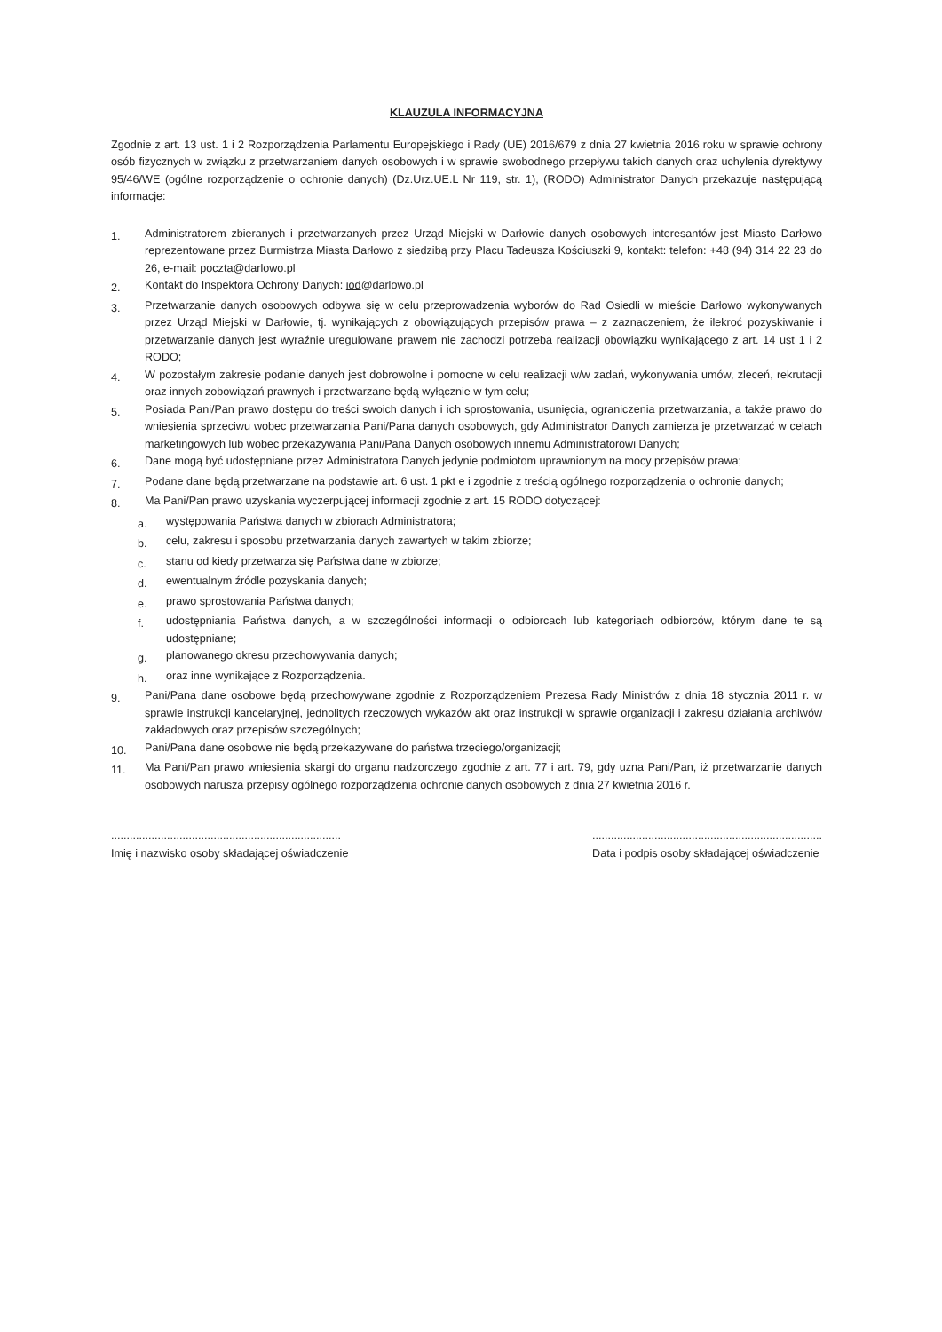KLAUZULA INFORMACYJNA
Zgodnie z art. 13 ust. 1 i 2 Rozporządzenia Parlamentu Europejskiego i Rady (UE) 2016/679 z dnia 27 kwietnia 2016 roku w sprawie ochrony osób fizycznych w związku z przetwarzaniem danych osobowych i w sprawie swobodnego przepływu takich danych oraz uchylenia dyrektywy 95/46/WE (ogólne rozporządzenie o ochronie danych) (Dz.Urz.UE.L Nr 119, str. 1), (RODO) Administrator Danych przekazuje następującą informacje:
1. Administratorem zbieranych i przetwarzanych przez Urząd Miejski w Darłowie danych osobowych interesantów jest Miasto Darłowo reprezentowane przez Burmistrza Miasta Darłowo z siedzibą przy Placu Tadeusza Kościuszki 9, kontakt: telefon: +48 (94) 314 22 23 do 26, e-mail: poczta@darlowo.pl
2. Kontakt do Inspektora Ochrony Danych: iod@darlowo.pl
3. Przetwarzanie danych osobowych odbywa się w celu przeprowadzenia wyborów do Rad Osiedli w mieście Darłowo wykonywanych przez Urząd Miejski w Darłowie, tj. wynikających z obowiązujących przepisów prawa – z zaznaczeniem, że ilekroć pozyskiwanie i przetwarzanie danych jest wyraźnie uregulowane prawem nie zachodzi potrzeba realizacji obowiązku wynikającego z art. 14 ust 1 i 2 RODO;
4. W pozostałym zakresie podanie danych jest dobrowolne i pomocne w celu realizacji w/w zadań, wykonywania umów, zleceń, rekrutacji oraz innych zobowiązań prawnych i przetwarzane będą wyłącznie w tym celu;
5. Posiada Pani/Pan prawo dostępu do treści swoich danych i ich sprostowania, usunięcia, ograniczenia przetwarzania, a także prawo do wniesienia sprzeciwu wobec przetwarzania Pani/Pana danych osobowych, gdy Administrator Danych zamierza je przetwarzać w celach marketingowych lub wobec przekazywania Pani/Pana Danych osobowych innemu Administratorowi Danych;
6. Dane mogą być udostępniane przez Administratora Danych jedynie podmiotom uprawnionym na mocy przepisów prawa;
7. Podane dane będą przetwarzane na podstawie art. 6 ust. 1 pkt e i zgodnie z treścią ogólnego rozporządzenia o ochronie danych;
8. Ma Pani/Pan prawo uzyskania wyczerpującej informacji zgodnie z art. 15 RODO dotyczącej:
a. występowania Państwa danych w zbiorach Administratora;
b. celu, zakresu i sposobu przetwarzania danych zawartych w takim zbiorze;
c. stanu od kiedy przetwarza się Państwa dane w zbiorze;
d. ewentualnym źródle pozyskania danych;
e. prawo sprostowania Państwa danych;
f. udostępniania Państwa danych, a w szczególności informacji o odbiorcach lub kategoriach odbiorców, którym dane te są udostępniane;
g. planowanego okresu przechowywania danych;
h. oraz inne wynikające z Rozporządzenia.
9. Pani/Pana dane osobowe będą przechowywane zgodnie z Rozporządzeniem Prezesa Rady Ministrów z dnia 18 stycznia 2011 r. w sprawie instrukcji kancelaryjnej, jednolitych rzeczowych wykazów akt oraz instrukcji w sprawie organizacji i zakresu działania archiwów zakładowych oraz przepisów szczególnych;
10. Pani/Pana dane osobowe nie będą przekazywane do państwa trzeciego/organizacji;
11. Ma Pani/Pan prawo wniesienia skargi do organu nadzorczego zgodnie z art. 77 i art. 79, gdy uzna Pani/Pan, iż przetwarzanie danych osobowych narusza przepisy ogólnego rozporządzenia ochronie danych osobowych z dnia 27 kwietnia 2016 r.
..........................................................................
Imię i nazwisko osoby składającej oświadczenie
..........................................................................
Data i podpis osoby składającej oświadczenie